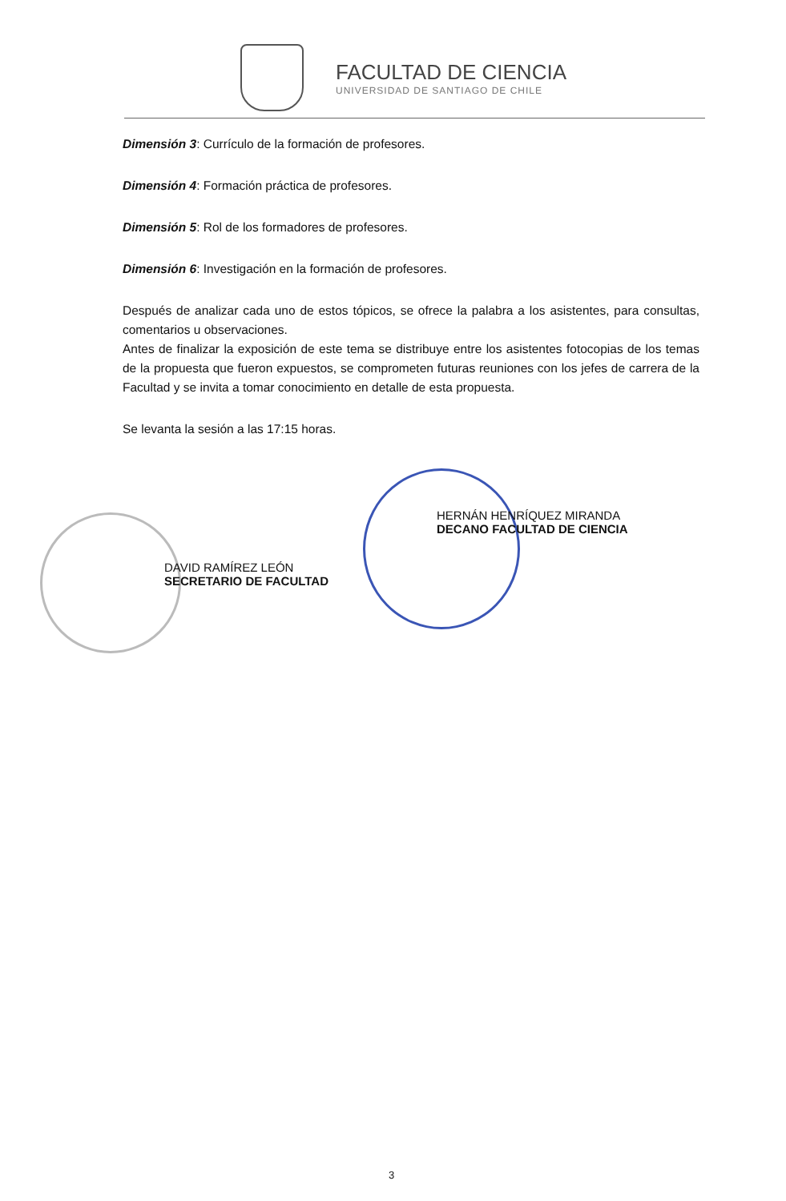FACULTAD DE CIENCIA
UNIVERSIDAD DE SANTIAGO DE CHILE
Dimensión 3: Currículo de la formación de profesores.
Dimensión 4: Formación práctica de profesores.
Dimensión 5: Rol de los formadores de profesores.
Dimensión 6: Investigación en la formación de profesores.
Después de analizar cada uno de estos tópicos, se ofrece la palabra a los asistentes, para consultas, comentarios u observaciones.
Antes de finalizar la exposición de este tema se distribuye entre los asistentes fotocopias de los temas de la propuesta que fueron expuestos, se comprometen futuras reuniones con los jefes de carrera de la Facultad y se invita a tomar conocimiento en detalle de esta propuesta.
Se levanta la sesión a las 17:15 horas.
DAVID RAMÍREZ LEÓN
SECRETARIO DE FACULTAD
HERNÁN HENRÍQUEZ MIRANDA
DECANO FACULTAD DE CIENCIA
3